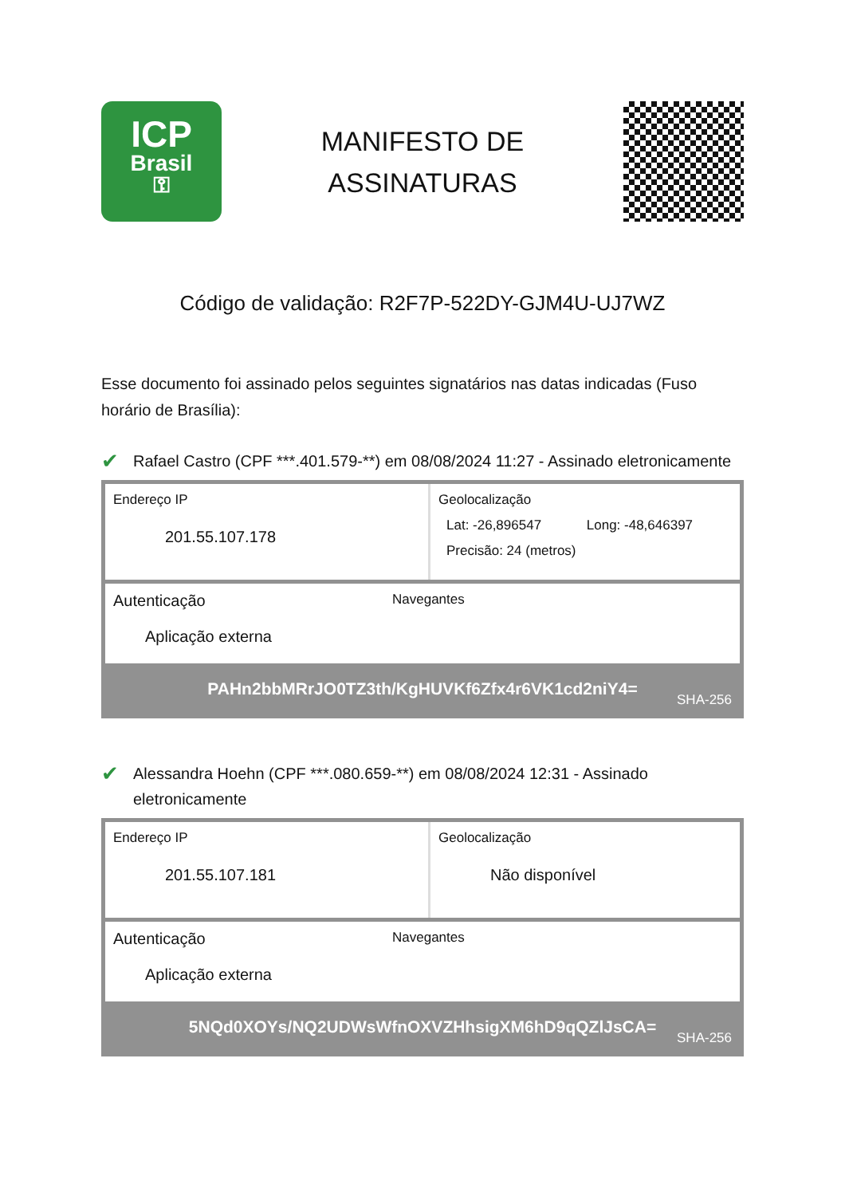ICP
Brasil
⚿
MANIFESTO DE
ASSINATURAS
Código de validação: R2F7P-522DY-GJM4U-UJ7WZ
Esse documento foi assinado pelos seguintes signatários nas datas indicadas (Fuso horário de Brasília):
✔ Rafael Castro (CPF ***.401.579-**) em 08/08/2024 11:27 - Assinado eletronicamente
Endereço IP
201.55.107.178
Geolocalização
Lat: -26,896547 Long: -48,646397
Precisão: 24 (metros)
Autenticação
Aplicação externa
Navegantes
PAHn2bbMRrJO0TZ3th/KgHUVKf6Zfx4r6VK1cd2niY4=
SHA-256
✔ Alessandra Hoehn (CPF ***.080.659-**) em 08/08/2024 12:31 - Assinado eletronicamente
Endereço IP
201.55.107.181
Geolocalização
Não disponível
Autenticação
Aplicação externa
Navegantes
5NQd0XOYs/NQ2UDWsWfnOXVZHhsigXM6hD9qQZlJsCA=
SHA-256